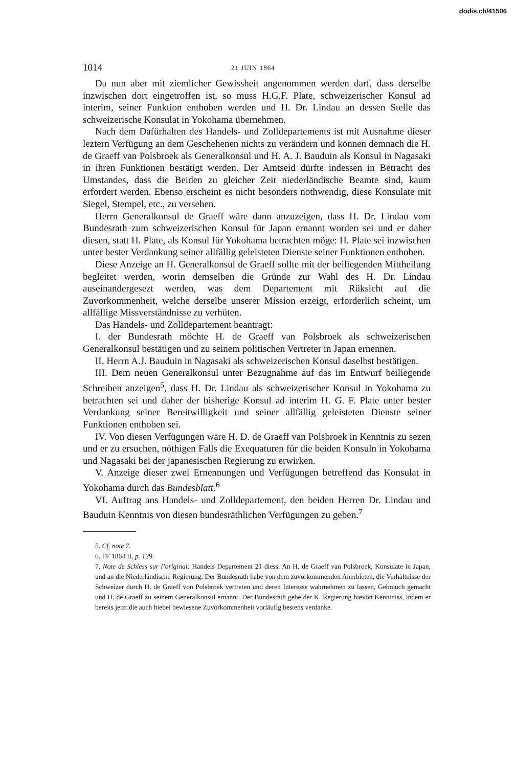dodis.ch/41506
1014 21 JUIN 1864
Da nun aber mit ziemlicher Gewissheit angenommen werden darf, dass derselbe inzwischen dort eingetroffen ist, so muss H.G.F. Plate, schweizerischer Konsul ad interim, seiner Funktion enthoben werden und H. Dr. Lindau an dessen Stelle das schweizerische Konsulat in Yokohama übernehmen.
Nach dem Dafürhalten des Handels- und Zolldepartements ist mit Ausnahme dieser leztern Verfügung an dem Geschehenen nichts zu verändern und können demnach die H. de Graeff van Polsbroek als Generalkonsul und H. A. J. Bauduin als Konsul in Nagasaki in ihren Funktionen bestätigt werden. Der Amtseid dürfte indessen in Betracht des Umstandes, dass die Beiden zu gleicher Zeit niederländische Beamte sind, kaum erfordert werden. Ebenso erscheint es nicht besonders nothwendig, diese Konsulate mit Siegel, Stempel, etc., zu versehen.
Herrn Generalkonsul de Graeff wäre dann anzuzeigen, dass H. Dr. Lindau vom Bundesrath zum schweizerischen Konsul für Japan ernannt worden sei und er daher diesen, statt H. Plate, als Konsul für Yokohama betrachten möge: H. Plate sei inzwischen unter bester Verdankung seiner allfällig geleisteten Dienste seiner Funktionen enthoben.
Diese Anzeige an H. Generalkonsul de Graeff sollte mit der beiliegenden Mittheilung begleitet werden, worin demselben die Gründe zur Wahl des H. Dr. Lindau auseinandergesezt werden, was dem Departement mit Rüksicht auf die Zuvorkommenheit, welche derselbe unserer Mission erzeigt, erforderlich scheint, um allfällige Missverständnisse zu verhüten.
Das Handels- und Zolldepartement beantragt:
I. der Bundesrath möchte H. de Graeff van Polsbroek als schweizerischen Generalkonsul bestätigen und zu seinem politischen Vertreter in Japan ernennen.
II. Herrn A.J. Bauduin in Nagasaki als schweizerischen Konsul daselbst bestätigen.
III. Dem neuen Generalkonsul unter Bezugnahme auf das im Entwurf beiliegende Schreiben anzeigen<sup>5</sup>, dass H. Dr. Lindau als schweizerischer Konsul in Yokohama zu betrachten sei und daher der bisherige Konsul ad interim H. G. F. Plate unter bester Verdankung seiner Bereitwilligkeit und seiner allfällig geleisteten Dienste seiner Funktionen enthoben sei.
IV. Von diesen Verfügungen wäre H. D. de Graeff van Polsbroek in Kenntnis zu sezen und er zu ersuchen, nöthigen Falls die Exequaturen für die beiden Konsuln in Yokohama und Nagasaki bei der japanesischen Regierung zu erwirken.
V. Anzeige dieser zwei Ernennungen und Verfügungen betreffend das Konsulat in Yokohama durch das Bundesblatt.<sup>6</sup>
VI. Auftrag ans Handels- und Zolldepartement, den beiden Herren Dr. Lindau und Bauduin Kenntnis von diesen bundesräthlichen Verfügungen zu geben.<sup>7</sup>
5. Cf. note 7.
6. FF 1864 II, p. 129.
7. Note de Schiess sur l’original: Handels Departement 21 diess. An H. de Graeff van Polsbroek, Konsulate in Japan, und an die Niederländische Regierung: Der Bundesrath habe von dem zuvorkommenden Anerbieten, die Verhältnisse der Schweizer durch H. de Graeff von Polsbroek vertreten und deren Interesse wahrnehmen zu lassen, Gebrauch gemacht und H. de Graeff zu seinem Generalkonsul ernannt. Der Bundesrath gebe der K. Regierung hievon Kenntniss, indem er bereits jetzt die auch hiebei bewiesene Zuvorkommenheit vorläufig bestens verdanke.